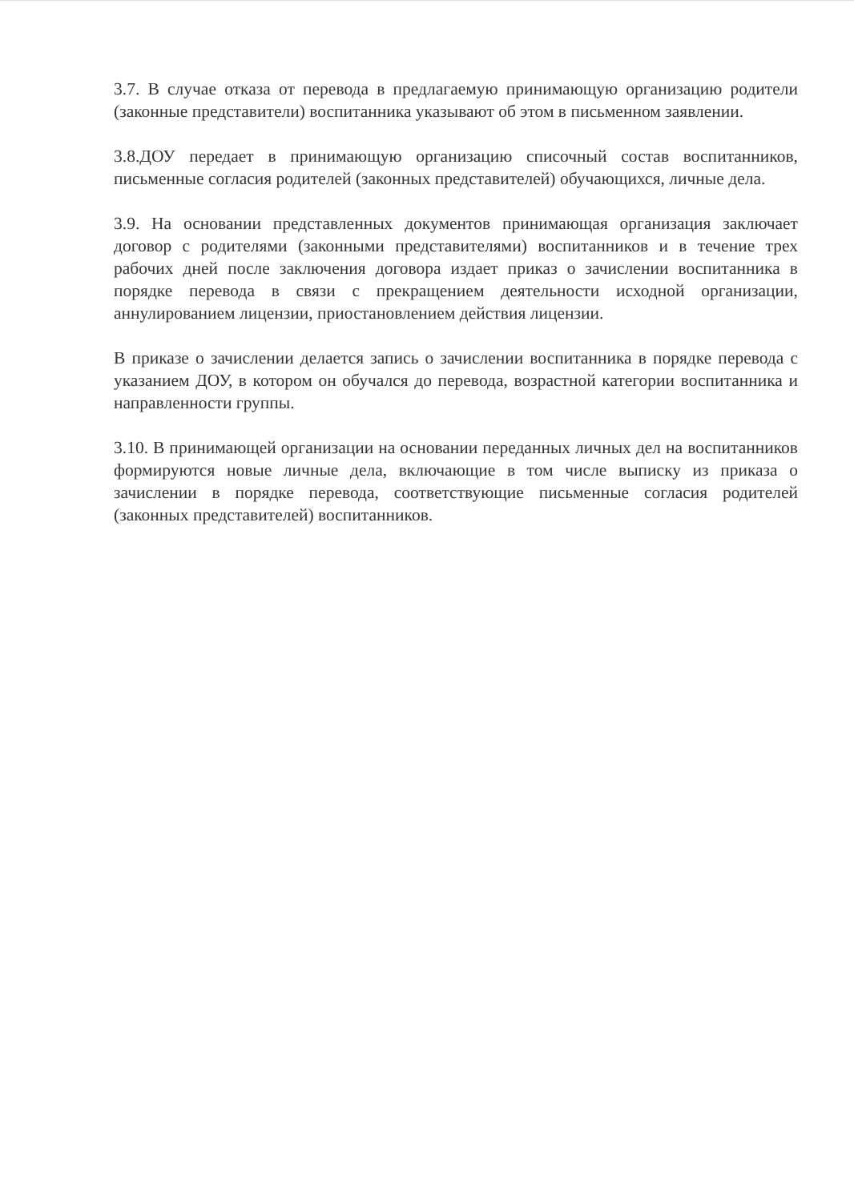3.7. В случае отказа от перевода в предлагаемую принимающую организацию родители (законные представители) воспитанника указывают об этом в письменном заявлении.
3.8.ДОУ передает в принимающую организацию списочный состав воспитанников, письменные согласия родителей (законных представителей) обучающихся, личные дела.
3.9. На основании представленных документов принимающая организация заключает договор с родителями (законными представителями) воспитанников и в течение трех рабочих дней после заключения договора издает приказ о зачислении воспитанника в порядке перевода в связи с прекращением деятельности исходной организации, аннулированием лицензии, приостановлением действия лицензии.
В приказе о зачислении делается запись о зачислении воспитанника в порядке перевода с указанием ДОУ, в котором он обучался до перевода, возрастной категории воспитанника и направленности группы.
3.10. В принимающей организации на основании переданных личных дел на воспитанников формируются новые личные дела, включающие в том числе выписку из приказа о зачислении в порядке перевода, соответствующие письменные согласия родителей (законных представителей) воспитанников.